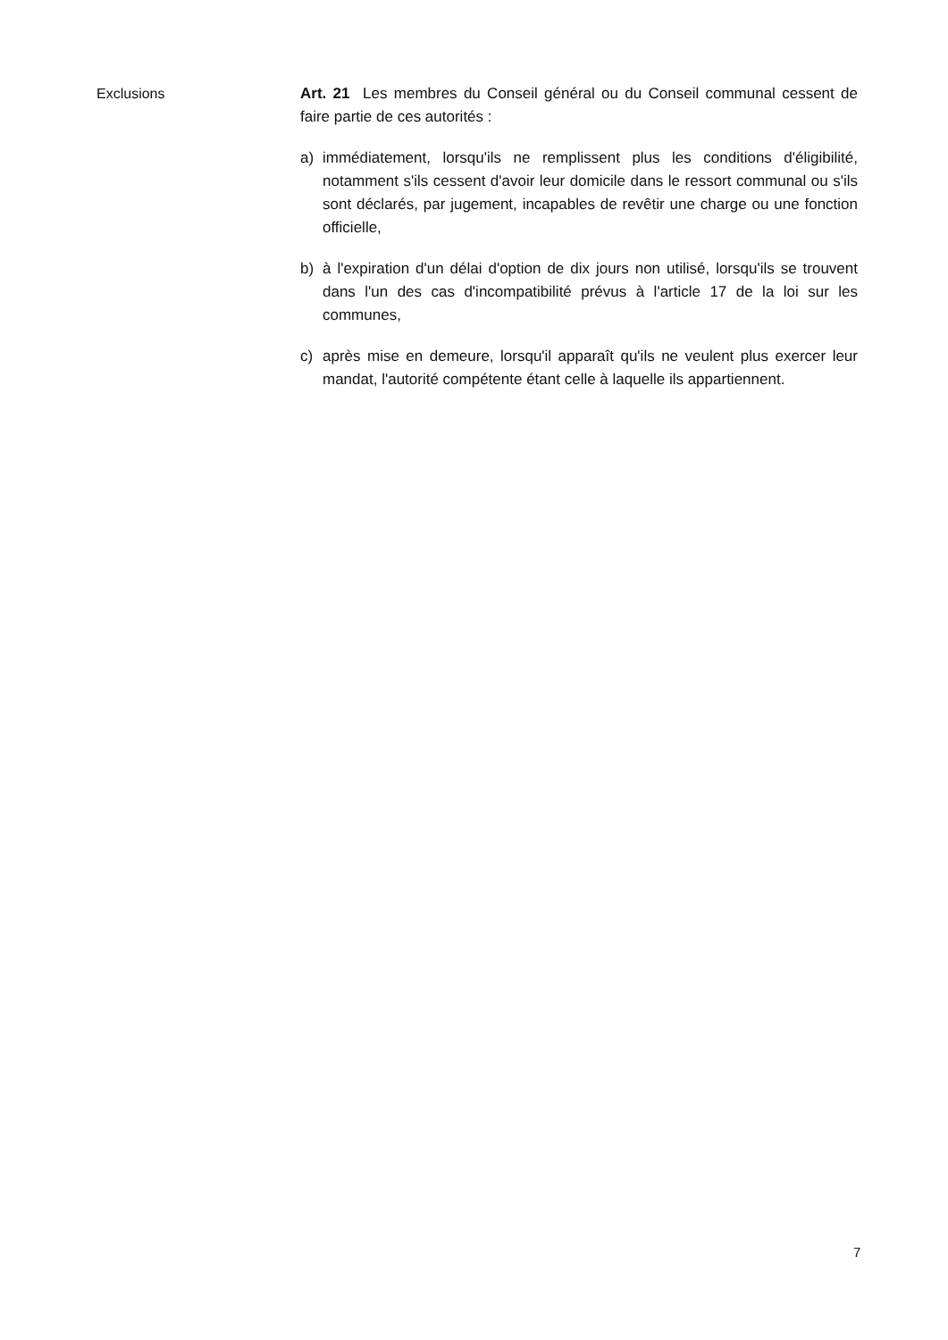Exclusions Art. 21 Les membres du Conseil général ou du Conseil communal cessent de faire partie de ces autorités :
a) immédiatement, lorsqu'ils ne remplissent plus les conditions d'éligibilité, notamment s'ils cessent d'avoir leur domicile dans le ressort communal ou s'ils sont déclarés, par jugement, incapables de revêtir une charge ou une fonction officielle,
b) à l'expiration d'un délai d'option de dix jours non utilisé, lorsqu'ils se trouvent dans l'un des cas d'incompatibilité prévus à l'article 17 de la loi sur les communes,
c) après mise en demeure, lorsqu'il apparaît qu'ils ne veulent plus exercer leur mandat, l'autorité compétente étant celle à laquelle ils appartiennent.
7